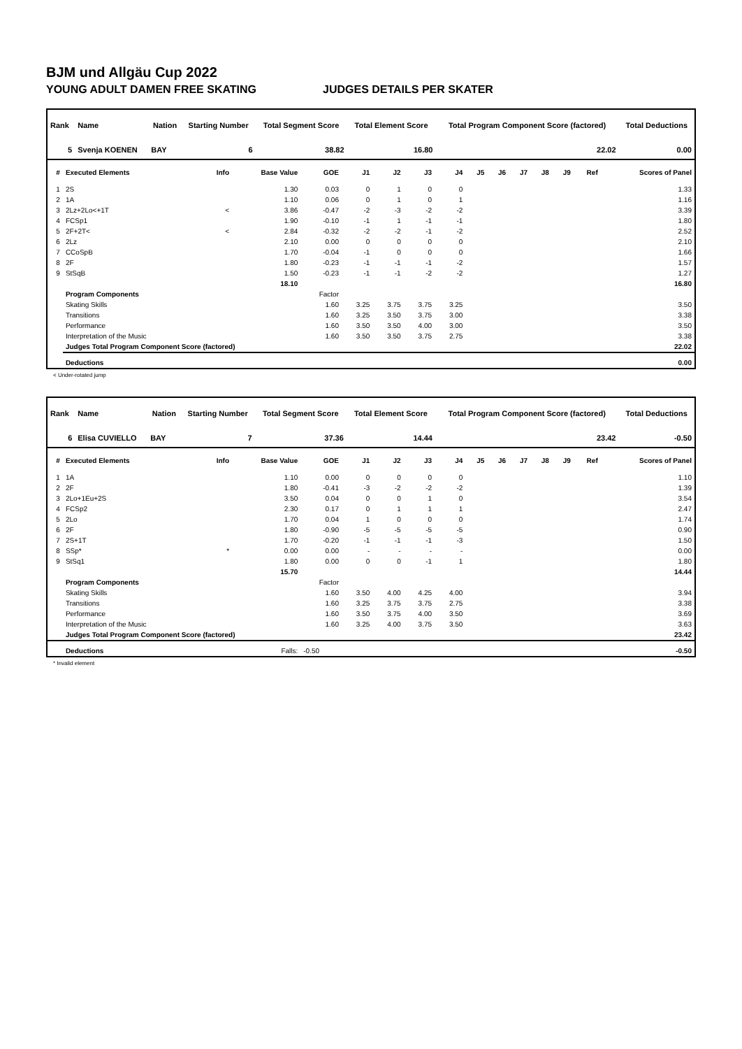BJM und Allgäu Cup 2022
YOUNG ADULT DAMEN FREE SKATING JUDGES DETAILS PER SKATER
| Rank | Name | Nation | Starting Number | Total Segment Score | Total Element Score | Total Program Component Score (factored) | Total Deductions |
| --- | --- | --- | --- | --- | --- | --- | --- |
| 5 | Svenja KOENEN | BAY | 6 | 38.82 | 16.80 | 22.02 | 0.00 |
| # | Executed Elements | Info | Base Value | GOE | J1 | J2 | J3 | J4 | J5 | J6 | J7 | J8 | J9 | Ref | Scores of Panel |
| --- | --- | --- | --- | --- | --- | --- | --- | --- | --- | --- | --- | --- | --- | --- | --- |
| 1 | 2S | | 1.30 | 0.03 | 0 | 1 | 0 | 0 | | | | | | | 1.33 |
| 2 | 1A | | 1.10 | 0.06 | 0 | 1 | 0 | 1 | | | | | | | 1.16 |
| 3 | 2Lz+2Lo<+1T | < | 3.86 | -0.47 | -2 | -3 | -2 | -2 | | | | | | | 3.39 |
| 4 | FCSp1 | | 1.90 | -0.10 | -1 | 1 | -1 | -1 | | | | | | | 1.80 |
| 5 | 2F+2T< | < | 2.84 | -0.32 | -2 | -2 | -1 | -2 | | | | | | | 2.52 |
| 6 | 2Lz | | 2.10 | 0.00 | 0 | 0 | 0 | 0 | | | | | | | 2.10 |
| 7 | CCoSpB | | 1.70 | -0.04 | -1 | 0 | 0 | 0 | | | | | | | 1.66 |
| 8 | 2F | | 1.80 | -0.23 | -1 | -1 | -1 | -2 | | | | | | | 1.57 |
| 9 | StSqB | | 1.50 | -0.23 | -1 | -1 | -2 | -2 | | | | | | | 1.27 |
| | | | 18.10 | | | | | | | | | | | | 16.80 |
| | Program Components | | | Factor | | | | | | | | | | | |
| | Skating Skills | | | 1.60 | 3.25 | 3.75 | 3.75 | 3.25 | | | | | | | 3.50 |
| | Transitions | | | 1.60 | 3.25 | 3.50 | 3.75 | 3.00 | | | | | | | 3.38 |
| | Performance | | | 1.60 | 3.50 | 3.50 | 4.00 | 3.00 | | | | | | | 3.50 |
| | Interpretation of the Music | | | 1.60 | 3.50 | 3.50 | 3.75 | 2.75 | | | | | | | 3.38 |
| | Judges Total Program Component Score (factored) | | | | | | | | | | | | | | 22.02 |
| | Deductions | | | | | | | | | | | | | | 0.00 |
< Under-rotated jump
| Rank | Name | Nation | Starting Number | Total Segment Score | Total Element Score | Total Program Component Score (factored) | Total Deductions |
| --- | --- | --- | --- | --- | --- | --- | --- |
| 6 | Elisa CUVIELLO | BAY | 7 | 37.36 | 14.44 | 23.42 | -0.50 |
| # | Executed Elements | Info | Base Value | GOE | J1 | J2 | J3 | J4 | J5 | J6 | J7 | J8 | J9 | Ref | Scores of Panel |
| --- | --- | --- | --- | --- | --- | --- | --- | --- | --- | --- | --- | --- | --- | --- | --- |
| 1 | 1A | | 1.10 | 0.00 | 0 | 0 | 0 | 0 | | | | | | | 1.10 |
| 2 | 2F | | 1.80 | -0.41 | -3 | -2 | -2 | -2 | | | | | | | 1.39 |
| 3 | 2Lo+1Eu+2S | | 3.50 | 0.04 | 0 | 0 | 1 | 0 | | | | | | | 3.54 |
| 4 | FCSp2 | | 2.30 | 0.17 | 0 | 1 | 1 | 1 | | | | | | | 2.47 |
| 5 | 2Lo | | 1.70 | 0.04 | 1 | 0 | 0 | 0 | | | | | | | 1.74 |
| 6 | 2F | | 1.80 | -0.90 | -5 | -5 | -5 | -5 | | | | | | | 0.90 |
| 7 | 2S+1T | | 1.70 | -0.20 | -1 | -1 | -1 | -3 | | | | | | | 1.50 |
| 8 | SSp* | * | 0.00 | 0.00 | - | - | - | - | | | | | | | 0.00 |
| 9 | StSq1 | | 1.80 | 0.00 | 0 | 0 | -1 | 1 | | | | | | | 1.80 |
| | | | 15.70 | | | | | | | | | | | | 14.44 |
| | Program Components | | | Factor | | | | | | | | | | | |
| | Skating Skills | | | 1.60 | 3.50 | 4.00 | 4.25 | 4.00 | | | | | | | 3.94 |
| | Transitions | | | 1.60 | 3.25 | 3.75 | 3.75 | 2.75 | | | | | | | 3.38 |
| | Performance | | | 1.60 | 3.50 | 3.75 | 4.00 | 3.50 | | | | | | | 3.69 |
| | Interpretation of the Music | | | 1.60 | 3.25 | 4.00 | 3.75 | 3.50 | | | | | | | 3.63 |
| | Judges Total Program Component Score (factored) | | | | | | | | | | | | | | 23.42 |
| | Deductions | Falls: | | -0.50 | | | | | | | | | | | -0.50 |
* Invalid element